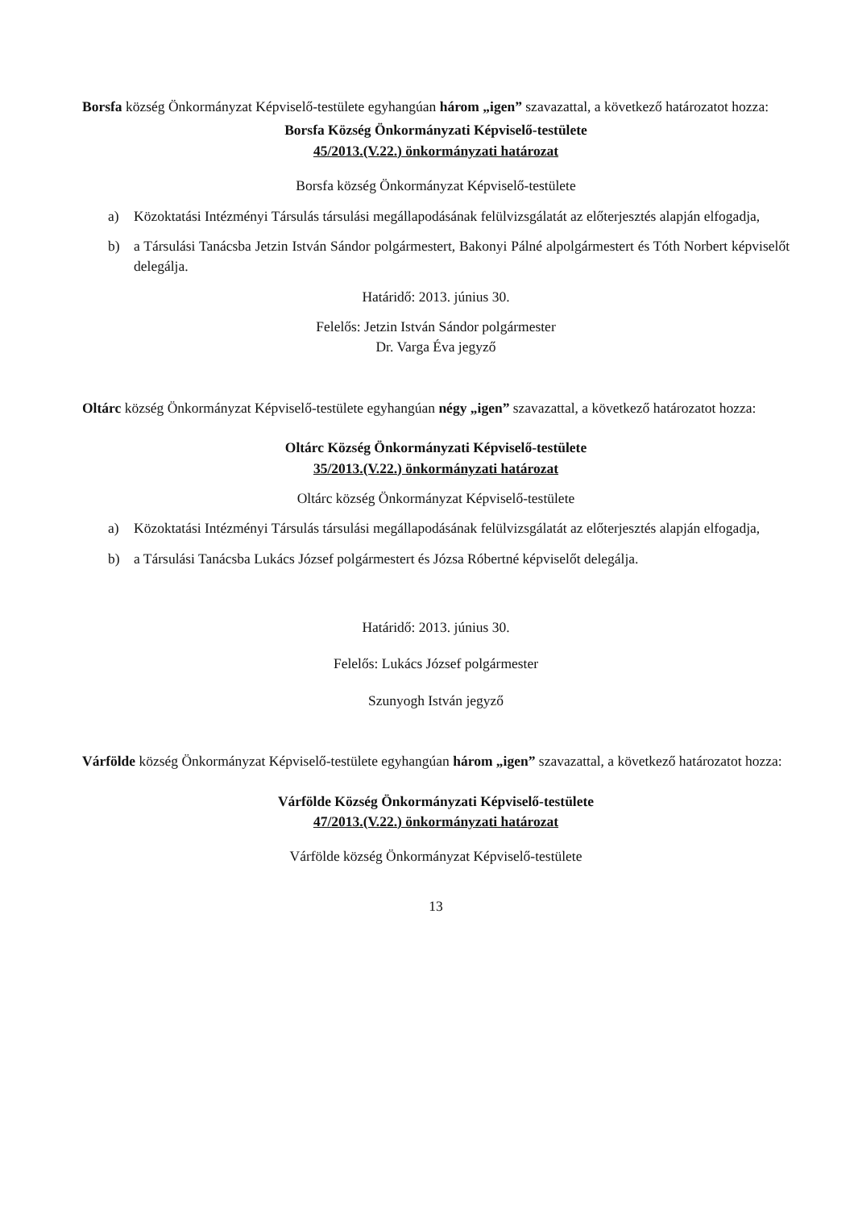Borsfa község Önkormányzat Képviselő-testülete egyhangúan három „igen” szavazattal, a következő határozatot hozza:
Borsfa Község Önkormányzati Képviselő-testülete
45/2013.(V.22.) önkormányzati határozat
Borsfa község Önkormányzat Képviselő-testülete
a) Közoktatási Intézményi Társulás társulási megállapodásának felülvizsgálatát az előterjesztés alapján elfogadja,
b) a Társulási Tanácsba Jetzin István Sándor polgármestert, Bakonyi Pálné alpolgármestert és Tóth Norbert képviselőt delegálja.
Határidő: 2013. június 30.
Felelős: Jetzin István Sándor polgármester
Dr. Varga Éva jegyző
Oltárc község Önkormányzat Képviselő-testülete egyhangúan négy „igen” szavazattal, a következő határozatot hozza:
Oltárc Község Önkormányzati Képviselő-testülete
35/2013.(V.22.) önkormányzati határozat
Oltárc község Önkormányzat Képviselő-testülete
a) Közoktatási Intézményi Társulás társulási megállapodásának felülvizsgálatát az előterjesztés alapján elfogadja,
b) a Társulási Tanácsba Lukács József polgármestert és Józsa Róbertné képviselőt delegálja.
Határidő: 2013. június 30.
Felelős: Lukács József polgármester
Szunyogh István jegyző
Várfölde község Önkormányzat Képviselő-testülete egyhangúan három „igen” szavazattal, a következő határozatot hozza:
Várfölde Község Önkormányzati Képviselő-testülete
47/2013.(V.22.) önkormányzati határozat
Várfölde község Önkormányzat Képviselő-testülete
13